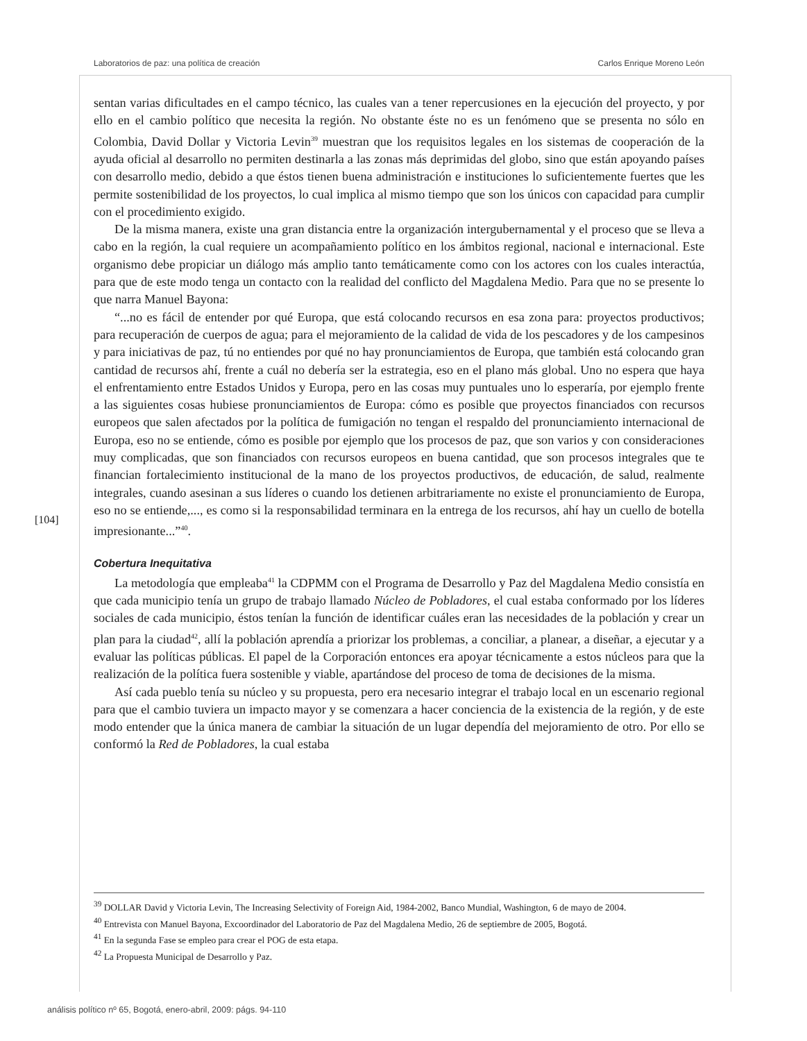Laboratorios de paz: una política de creación Carlos Enrique Moreno León
sentan varias dificultades en el campo técnico, las cuales van a tener repercusiones en la ejecución del proyecto, y por ello en el cambio político que necesita la región. No obstante éste no es un fenómeno que se presenta no sólo en Colombia, David Dollar y Victoria Levin<sup>39</sup> muestran que los requisitos legales en los sistemas de cooperación de la ayuda oficial al desarrollo no permiten destinarla a las zonas más deprimidas del globo, sino que están apoyando países con desarrollo medio, debido a que éstos tienen buena administración e instituciones lo suficientemente fuertes que les permite sostenibilidad de los proyectos, lo cual implica al mismo tiempo que son los únicos con capacidad para cumplir con el procedimiento exigido.
De la misma manera, existe una gran distancia entre la organización intergubernamental y el proceso que se lleva a cabo en la región, la cual requiere un acompañamiento político en los ámbitos regional, nacional e internacional. Este organismo debe propiciar un diálogo más amplio tanto temáticamente como con los actores con los cuales interactúa, para que de este modo tenga un contacto con la realidad del conflicto del Magdalena Medio. Para que no se presente lo que narra Manuel Bayona:
“...no es fácil de entender por qué Europa, que está colocando recursos en esa zona para: proyectos productivos; para recuperación de cuerpos de agua; para el mejoramiento de la calidad de vida de los pescadores y de los campesinos y para iniciativas de paz, tú no entiendes por qué no hay pronunciamientos de Europa, que también está colocando gran cantidad de recursos ahí, frente a cuál no debería ser la estrategia, eso en el plano más global. Uno no espera que haya el enfrentamiento entre Estados Unidos y Europa, pero en las cosas muy puntuales uno lo esperaría, por ejemplo frente a las siguientes cosas hubiese pronunciamientos de Europa: cómo es posible que proyectos financiados con recursos europeos que salen afectados por la política de fumigación no tengan el respaldo del pronunciamiento internacional de Europa, eso no se entiende, cómo es posible por ejemplo que los procesos de paz, que son varios y con consideraciones muy complicadas, que son financiados con recursos europeos en buena cantidad, que son procesos integrales que te financian fortalecimiento institucional de la mano de los proyectos productivos, de educación, de salud, realmente integrales, cuando asesinan a sus líderes o cuando los detienen arbitrariamente no existe el pronunciamiento de Europa, eso no se entiende,..., es como si la responsabilidad terminara en la entrega de los recursos, ahí hay un cuello de botella impresionante...”<sup>40</sup>.
Cobertura Inequitativa
La metodología que empleaba<sup>41</sup> la CDPMM con el Programa de Desarrollo y Paz del Magdalena Medio consistía en que cada municipio tenía un grupo de trabajo llamado Núcleo de Pobladores, el cual estaba conformado por los líderes sociales de cada municipio, éstos tenían la función de identificar cuáles eran las necesidades de la población y crear un plan para la ciudad<sup>42</sup>, allí la población aprendía a priorizar los problemas, a conciliar, a planear, a diseñar, a ejecutar y a evaluar las políticas públicas. El papel de la Corporación entonces era apoyar técnicamente a estos núcleos para que la realización de la política fuera sostenible y viable, apartándose del proceso de toma de decisiones de la misma.
Así cada pueblo tenía su núcleo y su propuesta, pero era necesario integrar el trabajo local en un escenario regional para que el cambio tuviera un impacto mayor y se comenzara a hacer conciencia de la existencia de la región, y de este modo entender que la única manera de cambiar la situación de un lugar dependía del mejoramiento de otro. Por ello se conformó la Red de Pobladores, la cual estaba
[104]
<sup>39</sup> DOLLAR David y Victoria Levin, The Increasing Selectivity of Foreign Aid, 1984-2002, Banco Mundial, Washington, 6 de mayo de 2004.
<sup>40</sup> Entrevista con Manuel Bayona, Excoordinador del Laboratorio de Paz del Magdalena Medio, 26 de septiembre de 2005, Bogotá.
<sup>41</sup> En la segunda Fase se empleo para crear el POG de esta etapa.
<sup>42</sup> La Propuesta Municipal de Desarrollo y Paz.
análisis político nº 65, Bogotá, enero-abril, 2009: págs. 94-110